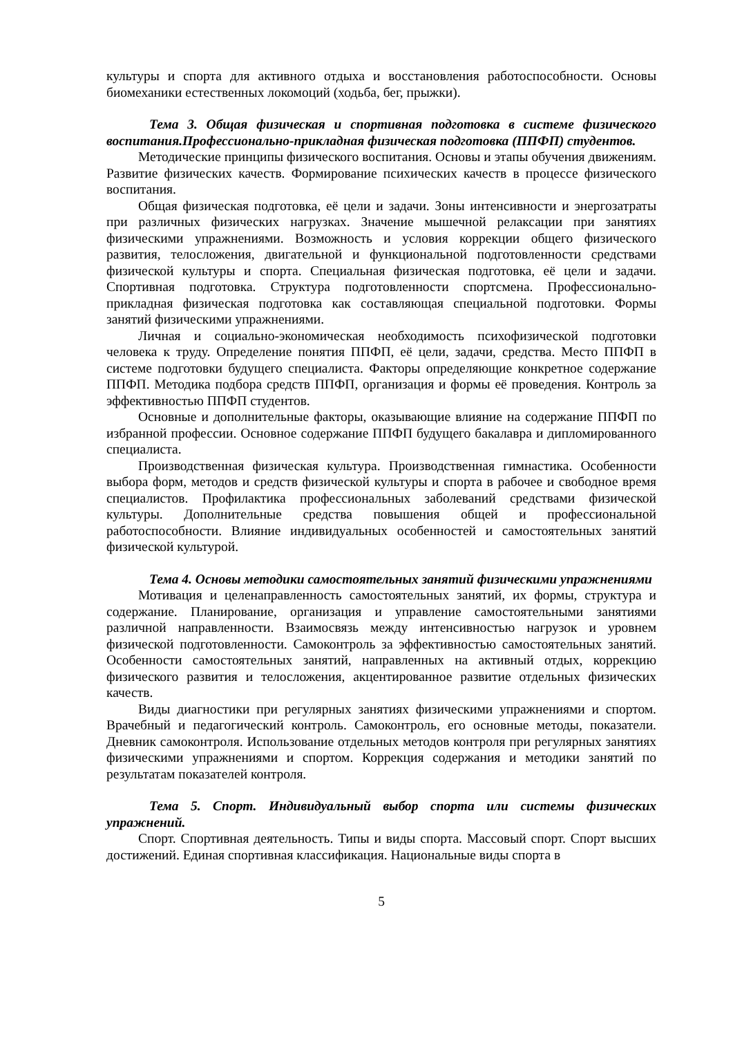культуры и спорта для активного отдыха и восстановления работоспособности. Основы биомеханики естественных локомоций (ходьба, бег, прыжки).
Тема 3. Общая физическая и спортивная подготовка в системе физического воспитания.Профессионально-прикладная физическая подготовка (ППФП) студентов.
Методические принципы физического воспитания. Основы и этапы обучения движениям. Развитие физических качеств. Формирование психических качеств в процессе физического воспитания.
Общая физическая подготовка, её цели и задачи. Зоны интенсивности и энергозатраты при различных физических нагрузках. Значение мышечной релаксации при занятиях физическими упражнениями. Возможность и условия коррекции общего физического развития, телосложения, двигательной и функциональной подготовленности средствами физической культуры и спорта. Специальная физическая подготовка, её цели и задачи. Спортивная подготовка. Структура подготовленности спортсмена. Профессионально-прикладная физическая подготовка как составляющая специальной подготовки. Формы занятий физическими упражнениями.
Личная и социально-экономическая необходимость психофизической подготовки человека к труду. Определение понятия ППФП, её цели, задачи, средства. Место ППФП в системе подготовки будущего специалиста. Факторы определяющие конкретное содержание ППФП. Методика подбора средств ППФП, организация и формы её проведения. Контроль за эффективностью ППФП студентов.
Основные и дополнительные факторы, оказывающие влияние на содержание ППФП по избранной профессии. Основное содержание ППФП будущего бакалавра и дипломированного специалиста.
Производственная физическая культура. Производственная гимнастика. Особенности выбора форм, методов и средств физической культуры и спорта в рабочее и свободное время специалистов. Профилактика профессиональных заболеваний средствами физической культуры. Дополнительные средства повышения общей и профессиональной работоспособности. Влияние индивидуальных особенностей и самостоятельных занятий физической культурой.
Тема 4. Основы методики самостоятельных занятий физическими упражнениями
Мотивация и целенаправленность самостоятельных занятий, их формы, структура и содержание. Планирование, организация и управление самостоятельными занятиями различной направленности. Взаимосвязь между интенсивностью нагрузок и уровнем физической подготовленности. Самоконтроль за эффективностью самостоятельных занятий. Особенности самостоятельных занятий, направленных на активный отдых, коррекцию физического развития и телосложения, акцентированное развитие отдельных физических качеств.
Виды диагностики при регулярных занятиях физическими упражнениями и спортом. Врачебный и педагогический контроль. Самоконтроль, его основные методы, показатели. Дневник самоконтроля. Использование отдельных методов контроля при регулярных занятиях физическими упражнениями и спортом. Коррекция содержания и методики занятий по результатам показателей контроля.
Тема 5. Спорт. Индивидуальный выбор спорта или системы физических упражнений.
Спорт. Спортивная деятельность. Типы и виды спорта. Массовый спорт. Спорт высших достижений. Единая спортивная классификация. Национальные виды спорта в
5